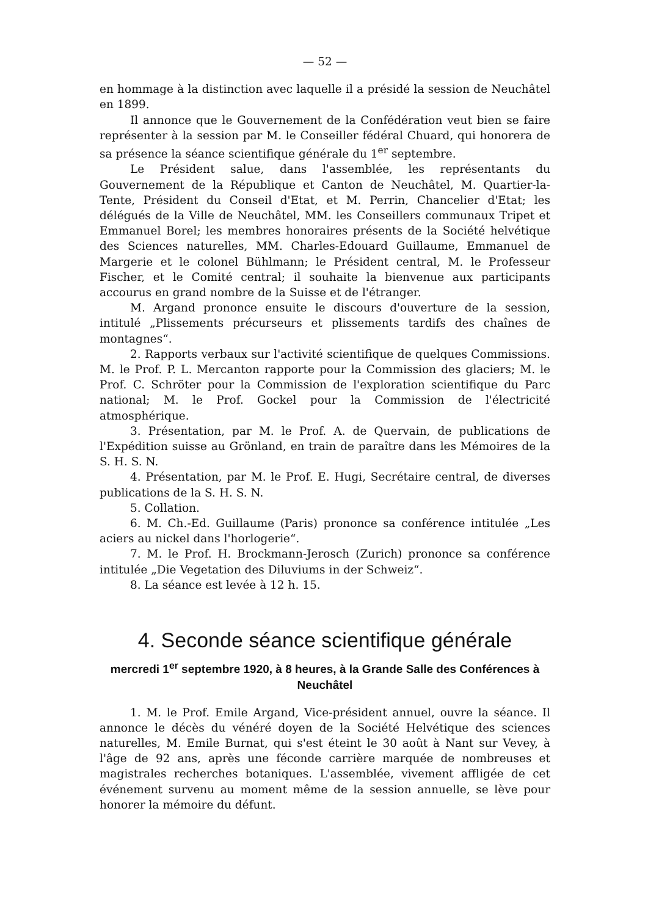— 52 —
en hommage à la distinction avec laquelle il a présidé la session de Neuchâtel en 1899.
Il annonce que le Gouvernement de la Confédération veut bien se faire représenter à la session par M. le Conseiller fédéral Chuard, qui honorera de sa présence la séance scientifique générale du 1<sup>er</sup> septembre.
Le Président salue, dans l'assemblée, les représentants du Gouvernement de la République et Canton de Neuchâtel, M. Quartier-la-Tente, Président du Conseil d'Etat, et M. Perrin, Chancelier d'Etat; les délégués de la Ville de Neuchâtel, MM. les Conseillers communaux Tripet et Emmanuel Borel; les membres honoraires présents de la Société helvétique des Sciences naturelles, MM. Charles-Edouard Guillaume, Emmanuel de Margerie et le colonel Bühlmann; le Président central, M. le Professeur Fischer, et le Comité central; il souhaite la bienvenue aux participants accourus en grand nombre de la Suisse et de l'étranger.
M. Argand prononce ensuite le discours d'ouverture de la session, intitulé „Plissements précurseurs et plissements tardifs des chaînes de montagnes“.
2. Rapports verbaux sur l'activité scientifique de quelques Commissions. M. le Prof. P. L. Mercanton rapporte pour la Commission des glaciers; M. le Prof. C. Schröter pour la Commission de l'exploration scientifique du Parc national; M. le Prof. Gockel pour la Commission de l'électricité atmosphérique.
3. Présentation, par M. le Prof. A. de Quervain, de publications de l'Expédition suisse au Grönland, en train de paraître dans les Mémoires de la S. H. S. N.
4. Présentation, par M. le Prof. E. Hugi, Secrétaire central, de diverses publications de la S. H. S. N.
5. Collation.
6. M. Ch.-Ed. Guillaume (Paris) prononce sa conférence intitulée „Les aciers au nickel dans l'horlogerie“.
7. M. le Prof. H. Brockmann-Jerosch (Zurich) prononce sa conférence intitulée „Die Vegetation des Diluviums in der Schweiz“.
8. La séance est levée à 12 h. 15.
4. Seconde séance scientifique générale
mercredi 1<sup>er</sup> septembre 1920, à 8 heures, à la Grande Salle des Conférences à Neuchâtel
1. M. le Prof. Emile Argand, Vice-président annuel, ouvre la séance. Il annonce le décès du vénéré doyen de la Société Helvétique des sciences naturelles, M. Emile Burnat, qui s'est éteint le 30 août à Nant sur Vevey, à l'âge de 92 ans, après une féconde carrière marquée de nombreuses et magistrales recherches botaniques. L'assemblée, vivement affligée de cet événement survenu au moment même de la session annuelle, se lève pour honorer la mémoire du défunt.